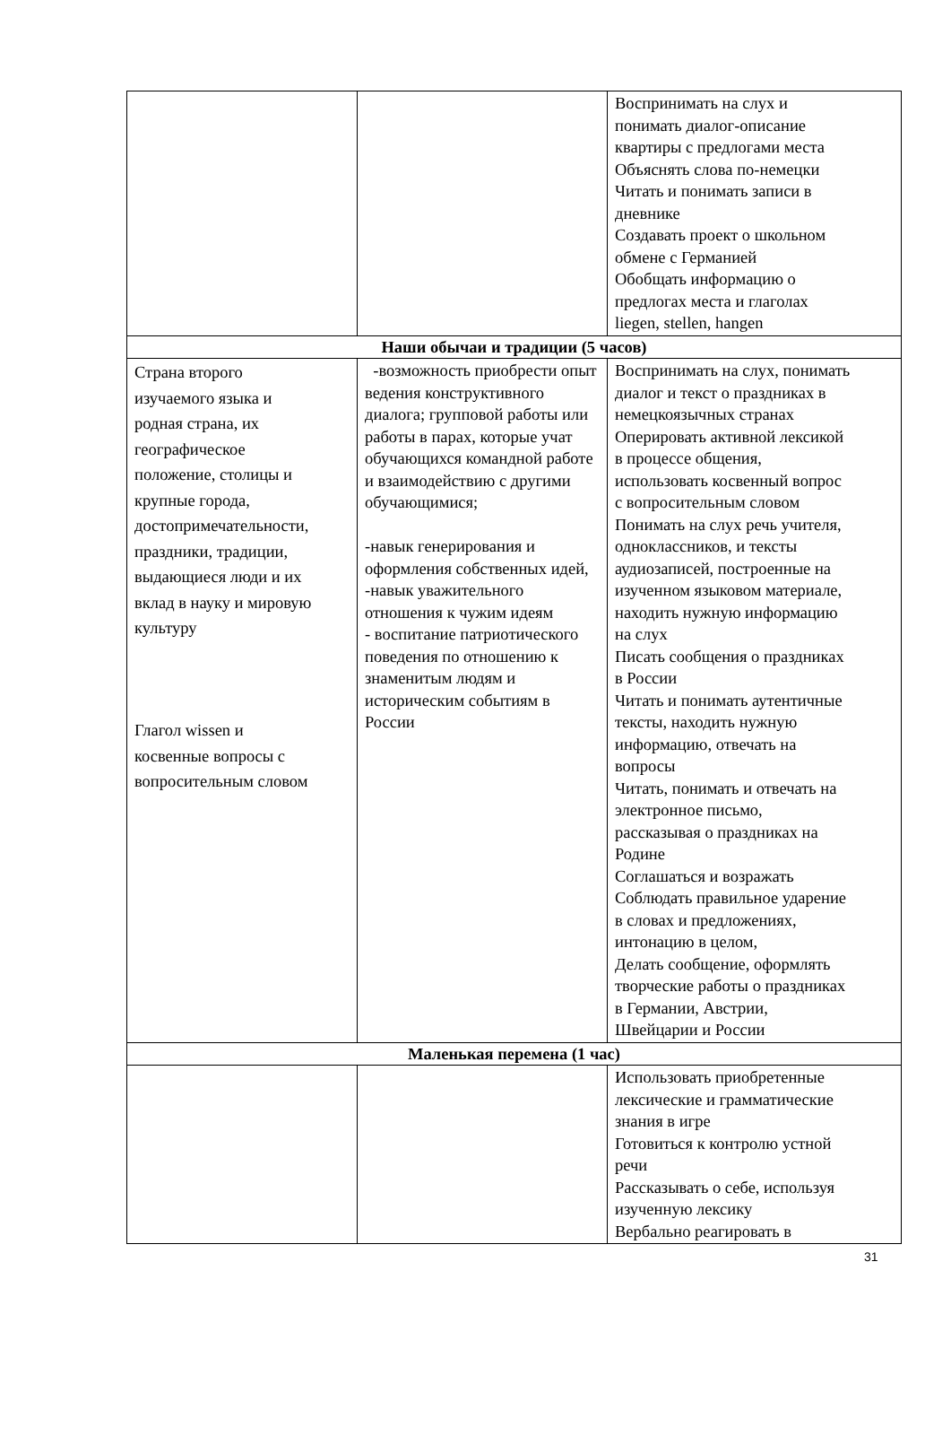| | | Воспринимать на слух и понимать диалог-описание квартиры с предлогами места Объяснять слова по-немецки Читать и понимать записи в дневнике Создавать проект о школьном обмене с Германией Обобщать информацию о предлогах места и глаголах liegen, stellen, hangen |
| Наши обычаи и традиции (5 часов) | | |
| Страна второго изучаемого языка и родная страна, их географическое положение, столицы и крупные города, достопримечательности, праздники, традиции, выдающиеся люди и их вклад в науку и мировую культуру Глагол wissen и косвенные вопросы с вопросительным словом | -возможность приобрести опыт ведения конструктивного диалога; групповой работы или работы в парах, которые учат обучающихся командной работе и взаимодействию с другими обучающимися; -навык генерирования и оформления собственных идей, -навык уважительного отношения к чужим идеям - воспитание патриотического поведения по отношению к знаменитым людям и историческим событиям в России | Воспринимать на слух, понимать диалог и текст о праздниках в немецкоязычных странах Оперировать активной лексикой в процессе общения, использовать косвенный вопрос с вопросительным словом Понимать на слух речь учителя, одноклассников, и тексты аудиозаписей, построенные на изученном языковом материале, находить нужную информацию на слух Писать сообщения о праздниках в России Читать и понимать аутентичные тексты, находить нужную информацию, отвечать на вопросы Читать, понимать и отвечать на электронное письмо, рассказывая о праздниках на Родине Соглашаться и возражать Соблюдать правильное ударение в словах и предложениях, интонацию в целом, Делать сообщение, оформлять творческие работы о праздниках в Германии, Австрии, Швейцарии и России |
| Маленькая перемена (1 час) | | |
| | | Использовать приобретенные лексические и грамматические знания в игре Готовиться к контролю устной речи Рассказывать о себе, используя изученную лексику Вербально реагировать в |
31